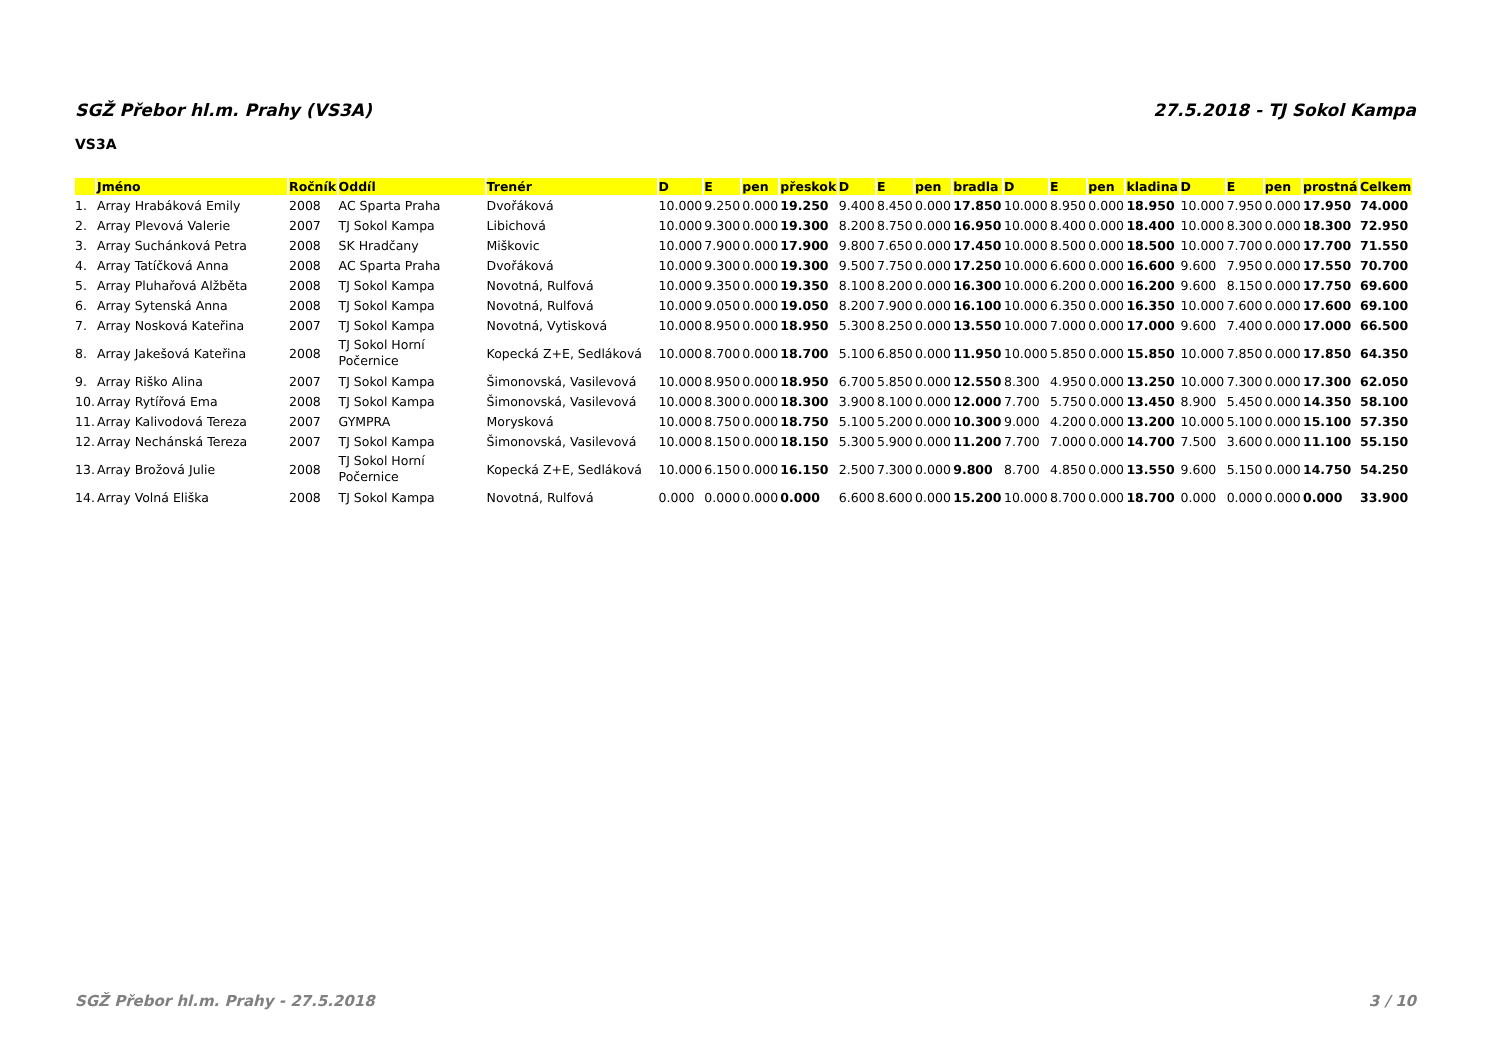SGŽ Přebor hl.m. Prahy (VS3A) 27.5.2018 - TJ Sokol Kampa
VS3A
| | Jméno | Ročník | Oddíl | Trenér | D | E | pen | přeskok | D | E | pen | bradla | D | E | pen | kladina | D | E | pen | prostná | Celkem |
| --- | --- | --- | --- | --- | --- | --- | --- | --- | --- | --- | --- | --- | --- | --- | --- | --- | --- | --- | --- | --- | --- |
| 1. | Array Hrabáková Emily | 2008 | AC Sparta Praha | Dvořáková | 10.000 | 9.250 | 0.000 | 19.250 | 9.400 | 8.450 | 0.000 | 17.850 | 10.000 | 8.950 | 0.000 | 18.950 | 10.000 | 7.950 | 0.000 | 17.950 | 74.000 |
| 2. | Array Plevová Valerie | 2007 | TJ Sokol Kampa | Libichová | 10.000 | 9.300 | 0.000 | 19.300 | 8.200 | 8.750 | 0.000 | 16.950 | 10.000 | 8.400 | 0.000 | 18.400 | 10.000 | 8.300 | 0.000 | 18.300 | 72.950 |
| 3. | Array Suchánková Petra | 2008 | SK Hradčany | Miškovic | 10.000 | 7.900 | 0.000 | 17.900 | 9.800 | 7.650 | 0.000 | 17.450 | 10.000 | 8.500 | 0.000 | 18.500 | 10.000 | 7.700 | 0.000 | 17.700 | 71.550 |
| 4. | Array Tatíčková Anna | 2008 | AC Sparta Praha | Dvořáková | 10.000 | 9.300 | 0.000 | 19.300 | 9.500 | 7.750 | 0.000 | 17.250 | 10.000 | 6.600 | 0.000 | 16.600 | 9.600 | 7.950 | 0.000 | 17.550 | 70.700 |
| 5. | Array Pluhařová Alžběta | 2008 | TJ Sokol Kampa | Novotná, Rulfová | 10.000 | 9.350 | 0.000 | 19.350 | 8.100 | 8.200 | 0.000 | 16.300 | 10.000 | 6.200 | 0.000 | 16.200 | 9.600 | 8.150 | 0.000 | 17.750 | 69.600 |
| 6. | Array Sytenská Anna | 2008 | TJ Sokol Kampa | Novotná, Rulfová | 10.000 | 9.050 | 0.000 | 19.050 | 8.200 | 7.900 | 0.000 | 16.100 | 10.000 | 6.350 | 0.000 | 16.350 | 10.000 | 7.600 | 0.000 | 17.600 | 69.100 |
| 7. | Array Nosková Kateřina | 2007 | TJ Sokol Kampa | Novotná, Vytisková | 10.000 | 8.950 | 0.000 | 18.950 | 5.300 | 8.250 | 0.000 | 13.550 | 10.000 | 7.000 | 0.000 | 17.000 | 9.600 | 7.400 | 0.000 | 17.000 | 66.500 |
| 8. | Array Jakešová Kateřina | 2008 | TJ Sokol Horní Počernice | Kopecká Z+E, Sedláková | 10.000 | 8.700 | 0.000 | 18.700 | 5.100 | 6.850 | 0.000 | 11.950 | 10.000 | 5.850 | 0.000 | 15.850 | 10.000 | 7.850 | 0.000 | 17.850 | 64.350 |
| 9. | Array Riško Alina | 2007 | TJ Sokol Kampa | Šimonovská, Vasilevová | 10.000 | 8.950 | 0.000 | 18.950 | 6.700 | 5.850 | 0.000 | 12.550 | 8.300 | 4.950 | 0.000 | 13.250 | 10.000 | 7.300 | 0.000 | 17.300 | 62.050 |
| 10. | Array Rytířová Ema | 2008 | TJ Sokol Kampa | Šimonovská, Vasilevová | 10.000 | 8.300 | 0.000 | 18.300 | 3.900 | 8.100 | 0.000 | 12.000 | 7.700 | 5.750 | 0.000 | 13.450 | 8.900 | 5.450 | 0.000 | 14.350 | 58.100 |
| 11. | Array Kalivodová Tereza | 2007 | GYMPRA | Morysková | 10.000 | 8.750 | 0.000 | 18.750 | 5.100 | 5.200 | 0.000 | 10.300 | 9.000 | 4.200 | 0.000 | 13.200 | 10.000 | 5.100 | 0.000 | 15.100 | 57.350 |
| 12. | Array Nechánská Tereza | 2007 | TJ Sokol Kampa | Šimonovská, Vasilevová | 10.000 | 8.150 | 0.000 | 18.150 | 5.300 | 5.900 | 0.000 | 11.200 | 7.700 | 7.000 | 0.000 | 14.700 | 7.500 | 3.600 | 0.000 | 11.100 | 55.150 |
| 13. | Array Brožová Julie | 2008 | TJ Sokol Horní Počernice | Kopecká Z+E, Sedláková | 10.000 | 6.150 | 0.000 | 16.150 | 2.500 | 7.300 | 0.000 | 9.800 | 8.700 | 4.850 | 0.000 | 13.550 | 9.600 | 5.150 | 0.000 | 14.750 | 54.250 |
| 14. | Array Volná Eliška | 2008 | TJ Sokol Kampa | Novotná, Rulfová | 0.000 | 0.000 | 0.000 | 0.000 | 6.600 | 8.600 | 0.000 | 15.200 | 10.000 | 8.700 | 0.000 | 18.700 | 0.000 | 0.000 | 0.000 | 0.000 | 33.900 |
SGŽ Přebor hl.m. Prahy - 27.5.2018 3 / 10